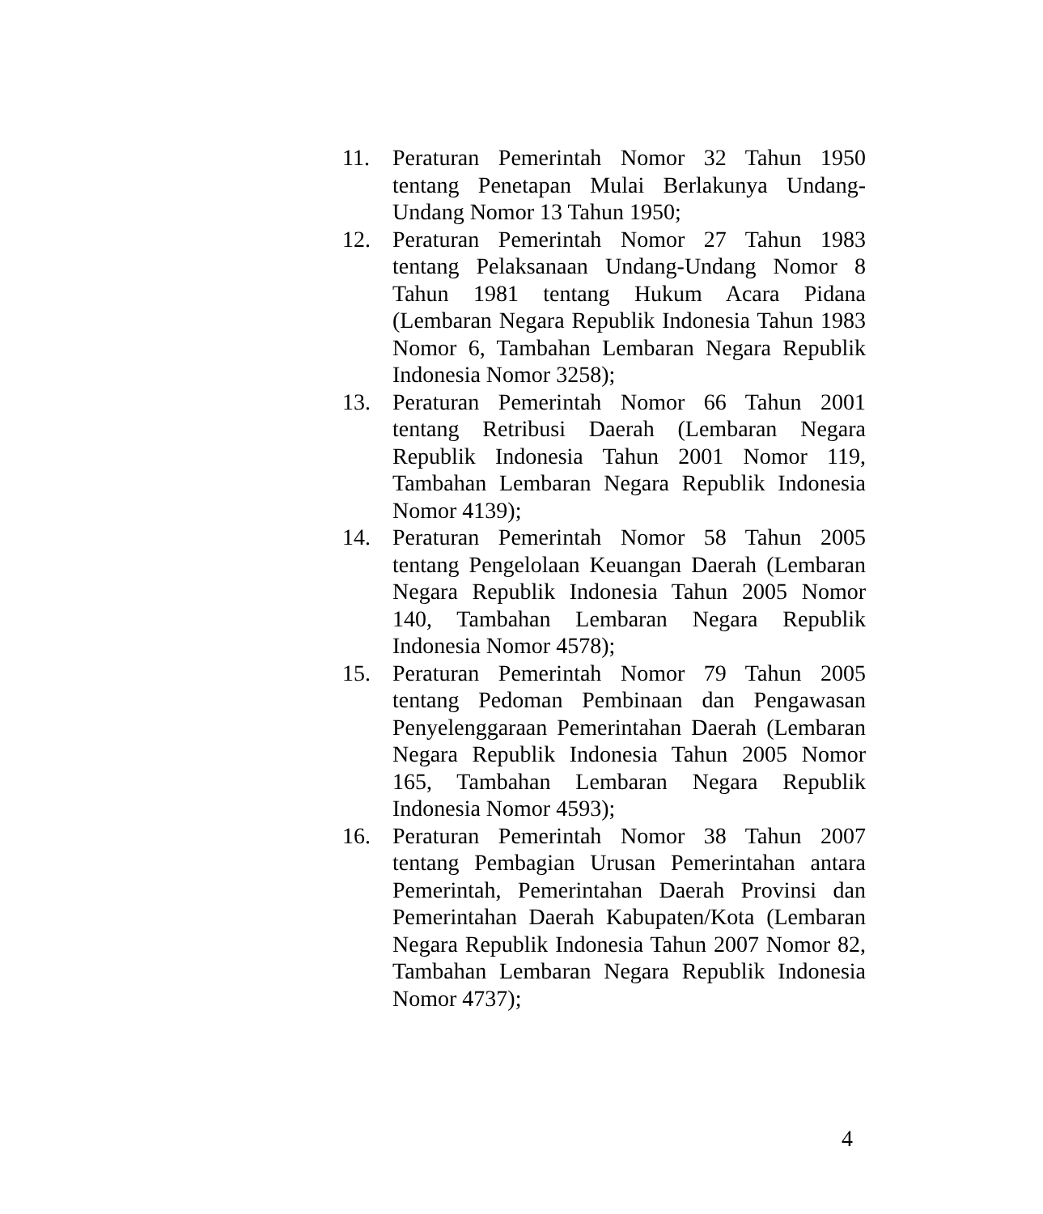11. Peraturan Pemerintah Nomor 32 Tahun 1950 tentang Penetapan Mulai Berlakunya Undang-Undang Nomor 13 Tahun 1950;
12. Peraturan Pemerintah Nomor 27 Tahun 1983 tentang Pelaksanaan Undang-Undang Nomor 8 Tahun 1981 tentang Hukum Acara Pidana (Lembaran Negara Republik Indonesia Tahun 1983 Nomor 6, Tambahan Lembaran Negara Republik Indonesia Nomor 3258);
13. Peraturan Pemerintah Nomor 66 Tahun 2001 tentang Retribusi Daerah (Lembaran Negara Republik Indonesia Tahun 2001 Nomor 119, Tambahan Lembaran Negara Republik Indonesia Nomor 4139);
14. Peraturan Pemerintah Nomor 58 Tahun 2005 tentang Pengelolaan Keuangan Daerah (Lembaran Negara Republik Indonesia Tahun 2005 Nomor 140, Tambahan Lembaran Negara Republik Indonesia Nomor 4578);
15. Peraturan Pemerintah Nomor 79 Tahun 2005 tentang Pedoman Pembinaan dan Pengawasan Penyelenggaraan Pemerintahan Daerah (Lembaran Negara Republik Indonesia Tahun 2005 Nomor 165, Tambahan Lembaran Negara Republik Indonesia Nomor 4593);
16. Peraturan Pemerintah Nomor 38 Tahun 2007 tentang Pembagian Urusan Pemerintahan antara Pemerintah, Pemerintahan Daerah Provinsi dan Pemerintahan Daerah Kabupaten/Kota (Lembaran Negara Republik Indonesia Tahun 2007 Nomor 82, Tambahan Lembaran Negara Republik Indonesia Nomor 4737);
4